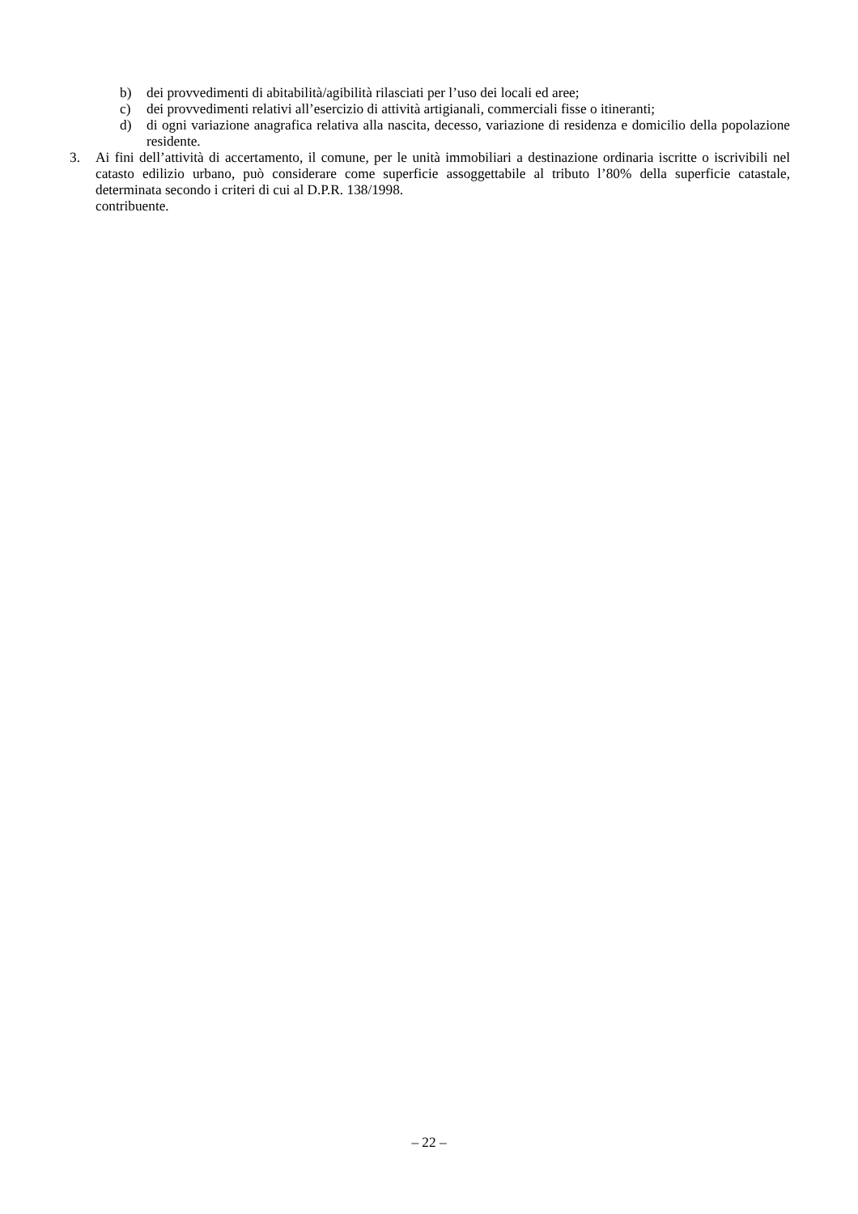b) dei provvedimenti di abitabilità/agibilità rilasciati per l’uso dei locali ed aree;
c) dei provvedimenti relativi all’esercizio di attività artigianali, commerciali fisse o itineranti;
d) di ogni variazione anagrafica relativa alla nascita, decesso, variazione di residenza e domicilio della popolazione residente.
3. Ai fini dell’attività di accertamento, il comune, per le unità immobiliari a destinazione ordinaria iscritte o iscrivibili nel catasto edilizio urbano, può considerare come superficie assoggettabile al tributo l’80% della superficie catastale, determinata secondo i criteri di cui al D.P.R. 138/1998.
contribuente.
– 22 –